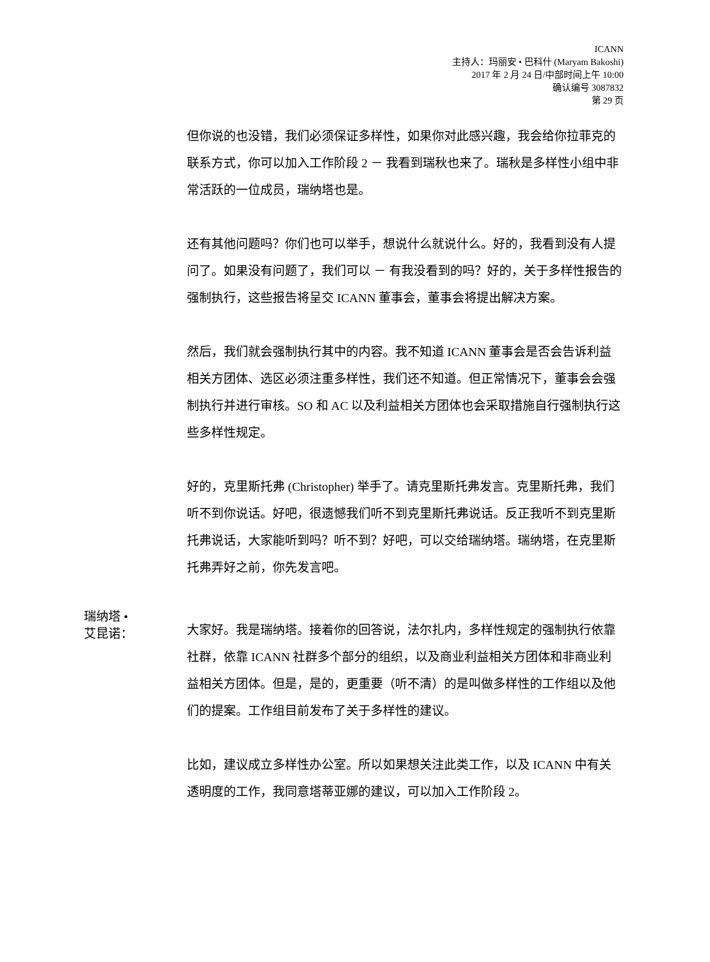ICANN
主持人：玛丽安 • 巴科什 (Maryam Bakoshi)
2017 年 2 月 24 日/中部时间上午 10:00
确认编号 3087832
第 29 页
但你说的也没错，我们必须保证多样性，如果你对此感兴趣，我会给你拉菲克的联系方式，你可以加入工作阶段 2 － 我看到瑞秋也来了。瑞秋是多样性小组中非常活跃的一位成员，瑞纳塔也是。
还有其他问题吗？你们也可以举手，想说什么就说什么。好的，我看到没有人提问了。如果没有问题了，我们可以 － 有我没看到的吗？好的，关于多样性报告的强制执行，这些报告将呈交 ICANN 董事会，董事会将提出解决方案。
然后，我们就会强制执行其中的内容。我不知道 ICANN 董事会是否会告诉利益相关方团体、选区必须注重多样性，我们还不知道。但正常情况下，董事会会强制执行并进行审核。SO 和 AC 以及利益相关方团体也会采取措施自行强制执行这些多样性规定。
好的，克里斯托弗 (Christopher) 举手了。请克里斯托弗发言。克里斯托弗，我们听不到你说话。好吧，很遗憾我们听不到克里斯托弗说话。反正我听不到克里斯托弗说话，大家能听到吗？听不到？好吧，可以交给瑞纳塔。瑞纳塔，在克里斯托弗弄好之前，你先发言吧。
瑞纳塔 •
艾昆诺：
大家好。我是瑞纳塔。接着你的回答说，法尔扎内，多样性规定的强制执行依靠社群，依靠 ICANN 社群多个部分的组织，以及商业利益相关方团体和非商业利益相关方团体。但是，是的，更重要（听不清）的是叫做多样性的工作组以及他们的提案。工作组目前发布了关于多样性的建议。
比如，建议成立多样性办公室。所以如果想关注此类工作，以及 ICANN 中有关透明度的工作，我同意塔蒂亚娜的建议，可以加入工作阶段 2。